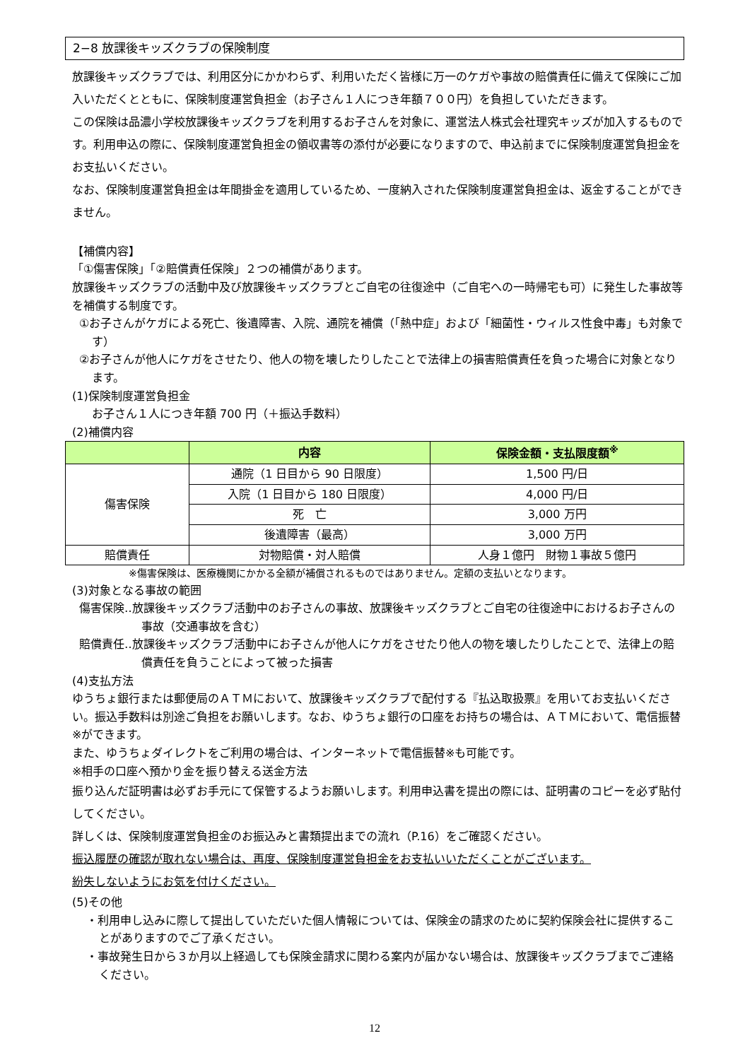2−8 放課後キッズクラブの保険制度
放課後キッズクラブでは、利用区分にかかわらず、利用いただく皆様に万一のケガや事故の賠償責任に備えて保険にご加入いただくとともに、保険制度運営負担金（お子さん１人につき年額７００円）を負担していただきます。
この保険は品濃小学校放課後キッズクラブを利用するお子さんを対象に、運営法人株式会社理究キッズが加入するものです。利用申込の際に、保険制度運営負担金の領収書等の添付が必要になりますので、申込前までに保険制度運営負担金をお支払いください。
なお、保険制度運営負担金は年間掛金を適用しているため、一度納入された保険制度運営負担金は、返金することができません。
【補償内容】
「①傷害保険」「②賠償責任保険」２つの補償があります。
放課後キッズクラブの活動中及び放課後キッズクラブとご自宅の往復途中（ご自宅への一時帰宅も可）に発生した事故等を補償する制度です。
①お子さんがケガによる死亡、後遺障害、入院、通院を補償（「熱中症」および「細菌性・ウィルス性食中毒」も対象です）
②お子さんが他人にケガをさせたり、他人の物を壊したりしたことで法律上の損害賠償責任を負った場合に対象となります。
(1)保険制度運営負担金
お子さん１人につき年額 700 円（＋振込手数料）
(2)補償内容
| | 内容 | 保険金額・支払限度額<sup>※</sup> |
| --- | --- | --- |
| 傷害保険 | 通院（1 日目から 90 日限度） | 1,500 円/日 |
| | 入院（1 日目から 180 日限度） | 4,000 円/日 |
| | 死 亡 | 3,000 万円 |
| | 後遺障害（最高） | 3,000 万円 |
| 賠償責任 | 対物賠償・対人賠償 | 人身１億円 財物１事故５億円 |
※傷害保険は、医療機関にかかる全額が補償されるものではありません。定額の支払いとなります。
(3)対象となる事故の範囲
傷害保険‥放課後キッズクラブ活動中のお子さんの事故、放課後キッズクラブとご自宅の往復途中におけるお子さんの事故（交通事故を含む）
賠償責任‥放課後キッズクラブ活動中にお子さんが他人にケガをさせたり他人の物を壊したりしたことで、法律上の賠償責任を負うことによって被った損害
(4)支払方法
ゆうちょ銀行または郵便局のＡＴＭにおいて、放課後キッズクラブで配付する『払込取扱票』を用いてお支払いください。振込手数料は別途ご負担をお願いします。なお、ゆうちょ銀行の口座をお持ちの場合は、ＡＴＭにおいて、電信振替※ができます。
また、ゆうちょダイレクトをご利用の場合は、インターネットで電信振替※も可能です。
※相手の口座へ預かり金を振り替える送金方法
振り込んだ証明書は必ずお手元にて保管するようお願いします。利用申込書を提出の際には、証明書のコピーを必ず貼付してください。
詳しくは、保険制度運営負担金のお振込みと書類提出までの流れ（P.16）をご確認ください。
振込履歴の確認が取れない場合は、再度、保険制度運営負担金をお支払いいただくことがございます。
紛失しないようにお気を付けください。
(5)その他
・利用申し込みに際して提出していただいた個人情報については、保険金の請求のために契約保険会社に提供することがありますのでご了承ください。
・事故発生日から３か月以上経過しても保険金請求に関わる案内が届かない場合は、放課後キッズクラブまでご連絡ください。
12